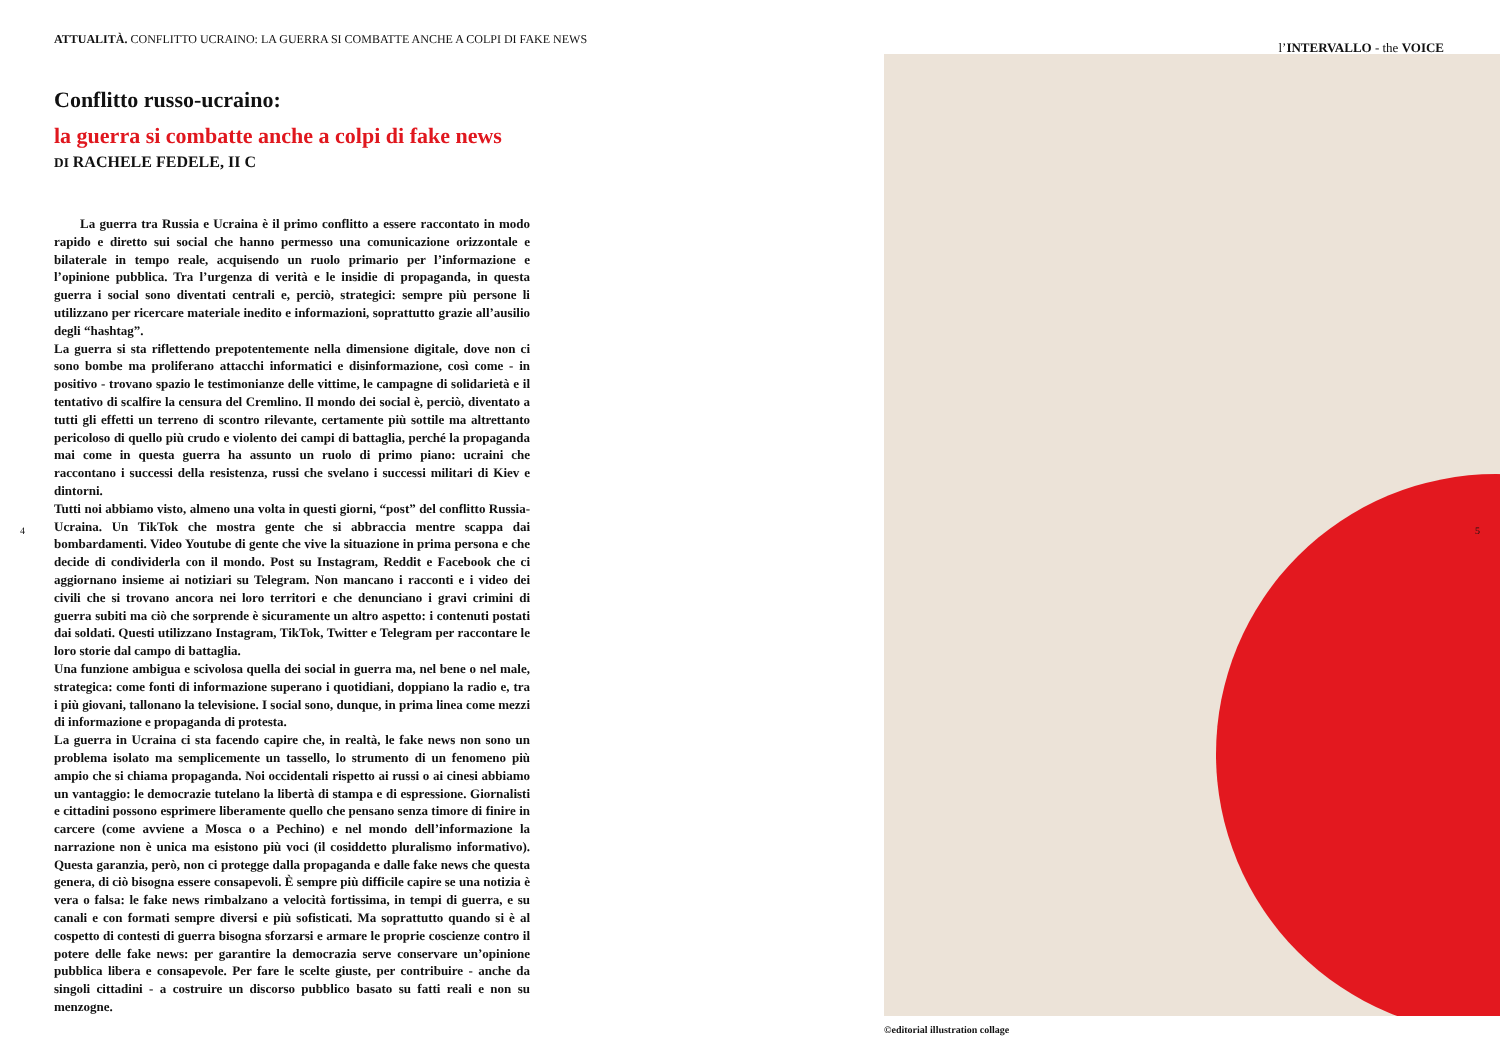ATTUALITÀ. CONFLITTO UCRAINO: LA GUERRA SI COMBATTE ANCHE A COLPI DI FAKE NEWS
Conflitto russo-ucraino:
la guerra si combatte anche a colpi di fake news
DI RACHELE FEDELE, II C
  La guerra tra Russia e Ucraina è il primo conflitto a essere raccontato in modo rapido e diretto sui social che hanno permesso una comunicazione orizzontale e bilaterale in tempo reale, acquisendo un ruolo primario per l’informazione e l’opinione pubblica. Tra l’urgenza di verità e le insidie di propaganda, in questa guerra i social sono diventati centrali e, perciò, strategici: sempre più persone li utilizzano per ricercare materiale inedito e informazioni, soprattutto grazie all’ausilio degli “hashtag”.
La guerra si sta riflettendo prepotentemente nella dimensione digitale, dove non ci sono bombe ma proliferano attacchi informatici e disinformazione, così come - in positivo - trovano spazio le testimonianze delle vittime, le campagne di solidarietà e il tentativo di scalfire la censura del Cremlino. Il mondo dei social è, perciò, diventato a tutti gli effetti un terreno di scontro rilevante, certamente più sottile ma altrettanto pericoloso di quello più crudo e violento dei campi di battaglia, perché la propaganda mai come in questa guerra ha assunto un ruolo di primo piano: ucraini che raccontano i successi della resistenza, russi che svelano i successi militari di Kiev e dintorni.
Tutti noi abbiamo visto, almeno una volta in questi giorni, “post” del conflitto Russia-Ucraina. Un TikTok che mostra gente che si abbraccia mentre scappa dai bombardamenti. Video Youtube di gente che vive la situazione in prima persona e che decide di condividerla con il mondo. Post su Instagram, Reddit e Facebook che ci aggiornano insieme ai notiziari su Telegram. Non mancano i racconti e i video dei civili che si trovano ancora nei loro territori e che denunciano i gravi crimini di guerra subiti ma ciò che sorprende è sicuramente un altro aspetto: i contenuti postati dai soldati. Questi utilizzano Instagram, TikTok, Twitter e Telegram per raccontare le loro storie dal campo di battaglia.
Una funzione ambigua e scivolosa quella dei social in guerra ma, nel bene o nel male, strategica: come fonti di informazione superano i quotidiani, doppiano la radio e, tra i più giovani, tallonano la televisione. I social sono, dunque, in prima linea come mezzi di informazione e propaganda di protesta.
La guerra in Ucraina ci sta facendo capire che, in realtà, le fake news non sono un problema isolato ma semplicemente un tassello, lo strumento di un fenomeno più ampio che si chiama propaganda. Noi occidentali rispetto ai russi o ai cinesi abbiamo un vantaggio: le democrazie tutelano la libertà di stampa e di espressione. Giornalisti e cittadini possono esprimere liberamente quello che pensano senza timore di finire in carcere (come avviene a Mosca o a Pechino) e nel mondo dell’informazione la narrazione non è unica ma esistono più voci (il cosiddetto pluralismo informativo). Questa garanzia, però, non ci protegge dalla propaganda e dalle fake news che questa genera, di ciò bisogna essere consapevoli. È sempre più difficile capire se una notizia è vera o falsa: le fake news rimbalzano a velocità fortissima, in tempi di guerra, e su canali e con formati sempre diversi e più sofisticati. Ma soprattutto quando si è al cospetto di contesti di guerra bisogna sforzarsi e armare le proprie coscienze contro il potere delle fake news: per garantire la democrazia serve conservare un’opinione pubblica libera e consapevole. Per fare le scelte giuste, per contribuire - anche da singoli cittadini - a costruire un discorso pubblico basato su fatti reali e non su menzogne.
4
l’INTERVALLO - the VOICE
©editorial illustration collage
5